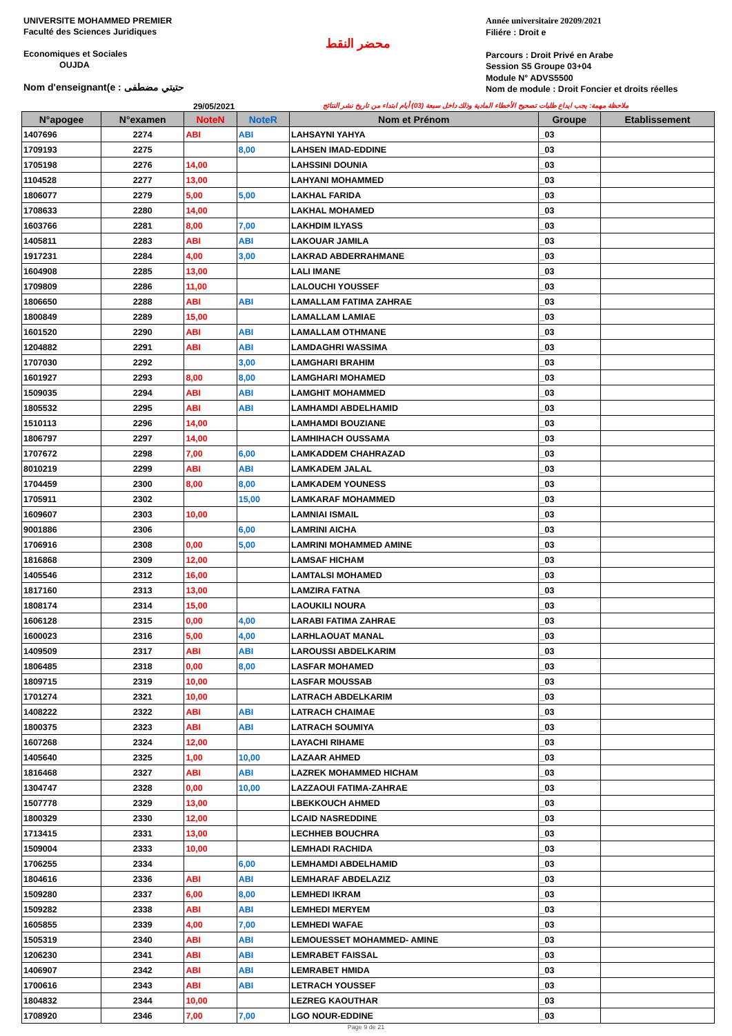UNIVERSITE MOHAMMED PREMIER
Faculté des Sciences Juridiques
Economiques et Sociales
OUJDA
Nom d'enseignant(e : حتيتي مضطفى
محضر النقط
Année universitaire 20209/2021
Filiére : Droit e
Parcours : Droit Privé en Arabe
Session S5 Groupe 03+04
Module N° ADVS5500
Nom de module : Droit Foncier et droits réelles
29/05/2021 ملاحظة مهمة: يجب ايداع طلبات تصحيح الأخطاء المادية وذلك داخل سبعة (03) أيام ابتداء من تاريخ نشر النتائج
| N°apogee | N°examen | NoteN | NoteR | Nom et Prénom | Groupe | Etablissement |
| --- | --- | --- | --- | --- | --- | --- |
| 1407696 | 2274 | ABI | ABI | LAHSAYNI YAHYA | _03 | |
| 1709193 | 2275 | | 8,00 | LAHSEN IMAD-EDDINE | _03 | |
| 1705198 | 2276 | 14,00 | | LAHSSINI DOUNIA | _03 | |
| 1104528 | 2277 | 13,00 | | LAHYANI MOHAMMED | _03 | |
| 1806077 | 2279 | 5,00 | 5,00 | LAKHAL FARIDA | _03 | |
| 1708633 | 2280 | 14,00 | | LAKHAL MOHAMED | _03 | |
| 1603766 | 2281 | 8,00 | 7,00 | LAKHDIM ILYASS | _03 | |
| 1405811 | 2283 | ABI | ABI | LAKOUAR JAMILA | _03 | |
| 1917231 | 2284 | 4,00 | 3,00 | LAKRAD ABDERRAHMANE | _03 | |
| 1604908 | 2285 | 13,00 | | LALI IMANE | _03 | |
| 1709809 | 2286 | 11,00 | | LALOUCHI YOUSSEF | _03 | |
| 1806650 | 2288 | ABI | ABI | LAMALLAM FATIMA ZAHRAE | _03 | |
| 1800849 | 2289 | 15,00 | | LAMALLAM LAMIAE | _03 | |
| 1601520 | 2290 | ABI | ABI | LAMALLAM OTHMANE | _03 | |
| 1204882 | 2291 | ABI | ABI | LAMDAGHRI WASSIMA | _03 | |
| 1707030 | 2292 | | 3,00 | LAMGHARI BRAHIM | _03 | |
| 1601927 | 2293 | 8,00 | 8,00 | LAMGHARI MOHAMED | _03 | |
| 1509035 | 2294 | ABI | ABI | LAMGHIT MOHAMMED | _03 | |
| 1805532 | 2295 | ABI | ABI | LAMHAMDI ABDELHAMID | _03 | |
| 1510113 | 2296 | 14,00 | | LAMHAMDI BOUZIANE | _03 | |
| 1806797 | 2297 | 14,00 | | LAMHIHACH OUSSAMA | _03 | |
| 1707672 | 2298 | 7,00 | 6,00 | LAMKADDEM CHAHRAZAD | _03 | |
| 8010219 | 2299 | ABI | ABI | LAMKADEM JALAL | _03 | |
| 1704459 | 2300 | 8,00 | 8,00 | LAMKADEM YOUNESS | _03 | |
| 1705911 | 2302 | | 15,00 | LAMKARAF MOHAMMED | _03 | |
| 1609607 | 2303 | 10,00 | | LAMNIAI ISMAIL | _03 | |
| 9001886 | 2306 | | 6,00 | LAMRINI AICHA | _03 | |
| 1706916 | 2308 | 0,00 | 5,00 | LAMRINI MOHAMMED AMINE | _03 | |
| 1816868 | 2309 | 12,00 | | LAMSAF HICHAM | _03 | |
| 1405546 | 2312 | 16,00 | | LAMTALSI MOHAMED | _03 | |
| 1817160 | 2313 | 13,00 | | LAMZIRA FATNA | _03 | |
| 1808174 | 2314 | 15,00 | | LAOUKILI NOURA | _03 | |
| 1606128 | 2315 | 0,00 | 4,00 | LARABI FATIMA ZAHRAE | _03 | |
| 1600023 | 2316 | 5,00 | 4,00 | LARHLAOUAT MANAL | _03 | |
| 1409509 | 2317 | ABI | ABI | LAROUSSI ABDELKARIM | _03 | |
| 1806485 | 2318 | 0,00 | 8,00 | LASFAR MOHAMED | _03 | |
| 1809715 | 2319 | 10,00 | | LASFAR MOUSSAB | _03 | |
| 1701274 | 2321 | 10,00 | | LATRACH ABDELKARIM | _03 | |
| 1408222 | 2322 | ABI | ABI | LATRACH CHAIMAE | _03 | |
| 1800375 | 2323 | ABI | ABI | LATRACH SOUMIYA | _03 | |
| 1607268 | 2324 | 12,00 | | LAYACHI RIHAME | _03 | |
| 1405640 | 2325 | 1,00 | 10,00 | LAZAAR AHMED | _03 | |
| 1816468 | 2327 | ABI | ABI | LAZREK MOHAMMED HICHAM | _03 | |
| 1304747 | 2328 | 0,00 | 10,00 | LAZZAOUI FATIMA-ZAHRAE | _03 | |
| 1507778 | 2329 | 13,00 | | LBEKKOUCH AHMED | _03 | |
| 1800329 | 2330 | 12,00 | | LCAID NASREDDINE | _03 | |
| 1713415 | 2331 | 13,00 | | LECHHEB BOUCHRA | _03 | |
| 1509004 | 2333 | 10,00 | | LEMHADI RACHIDA | _03 | |
| 1706255 | 2334 | | 6,00 | LEMHAMDI ABDELHAMID | _03 | |
| 1804616 | 2336 | ABI | ABI | LEMHARAF ABDELAZIZ | _03 | |
| 1509280 | 2337 | 6,00 | 8,00 | LEMHEDI IKRAM | _03 | |
| 1509282 | 2338 | ABI | ABI | LEMHEDI MERYEM | _03 | |
| 1605855 | 2339 | 4,00 | 7,00 | LEMHEDI WAFAE | _03 | |
| 1505319 | 2340 | ABI | ABI | LEMOUESSET MOHAMMED- AMINE | _03 | |
| 1206230 | 2341 | ABI | ABI | LEMRABET FAISSAL | _03 | |
| 1406907 | 2342 | ABI | ABI | LEMRABET HMIDA | _03 | |
| 1700616 | 2343 | ABI | ABI | LETRACH YOUSSEF | _03 | |
| 1804832 | 2344 | 10,00 | | LEZREG KAOUTHAR | _03 | |
| 1708920 | 2346 | 7,00 | 7,00 | LGO NOUR-EDDINE | _03 | |
Page 9 de 21